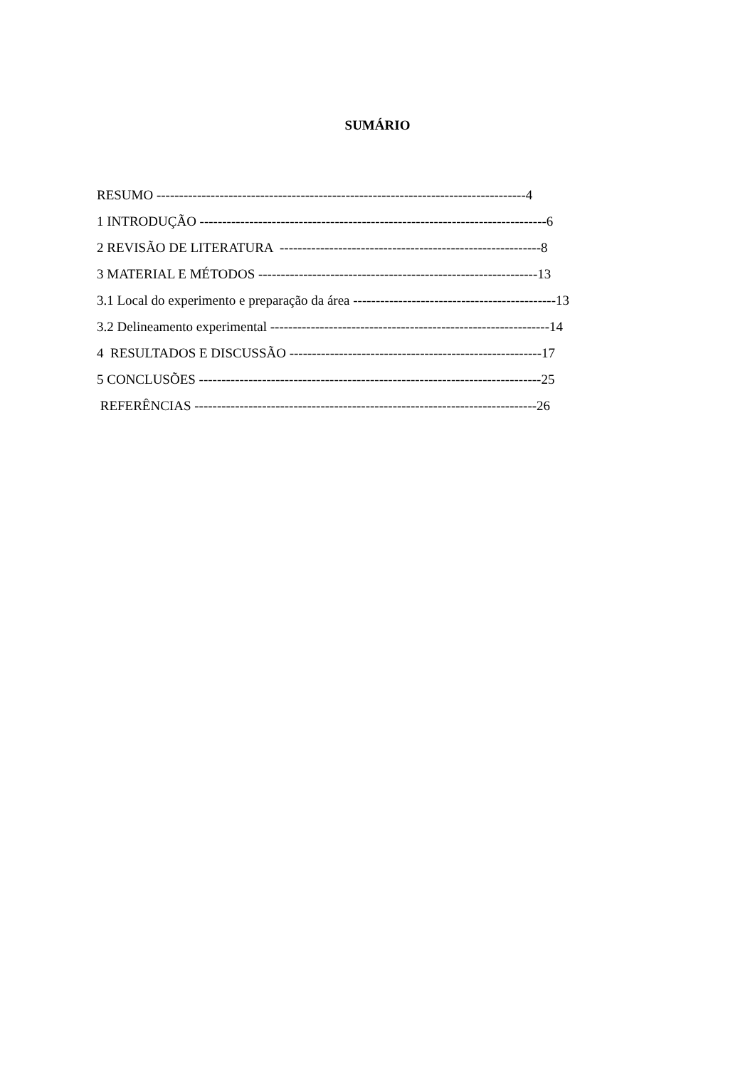SUMÁRIO
RESUMO ----------------------------------------------------------------------------------4
1 INTRODUÇÃO -----------------------------------------------------------------------------6
2 REVISÃO DE LITERATURA ----------------------------------------------------------8
3 MATERIAL E MÉTODOS --------------------------------------------------------------13
3.1 Local do experimento e preparação da área ---------------------------------------------13
3.2 Delineamento experimental --------------------------------------------------------------14
4 RESULTADOS E DISCUSSÃO --------------------------------------------------------17
5 CONCLUSÕES ----------------------------------------------------------------------------25
REFERÊNCIAS ----------------------------------------------------------------------------26